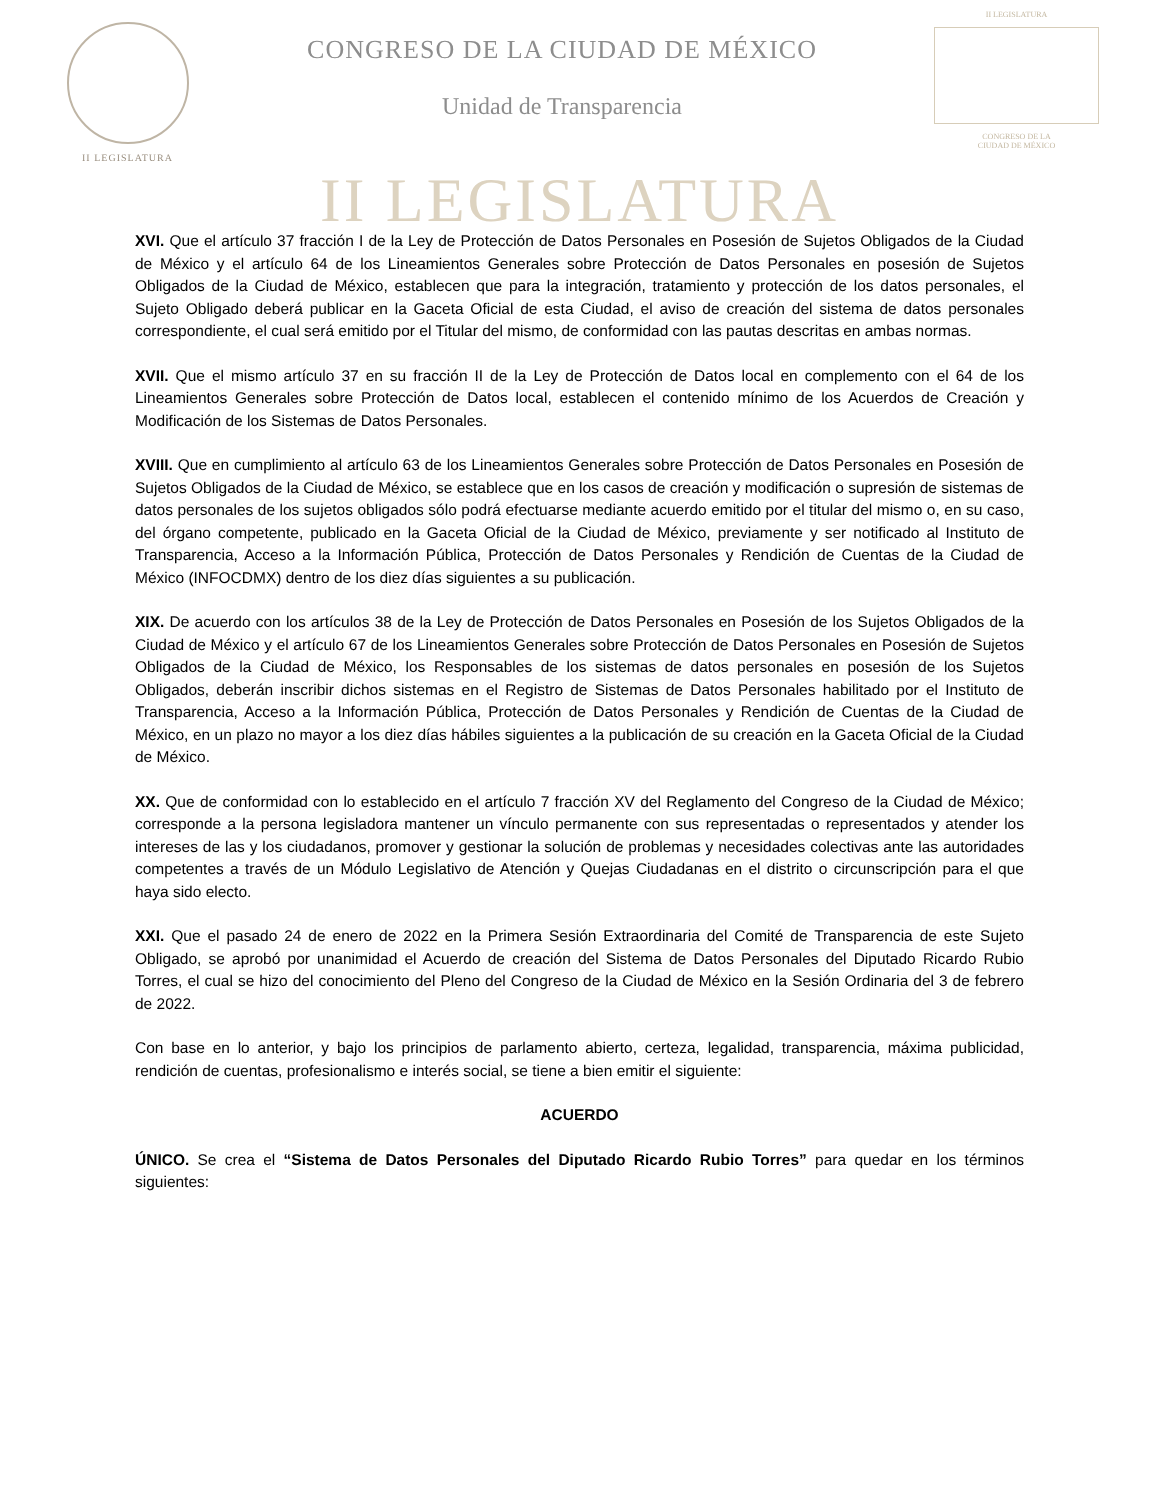II LEGISLATURA
CONGRESO DE LA CIUDAD DE MÉXICO
Unidad de Transparencia
II LEGISLATURA
CONGRESO DE LA
CIUDAD DE MÉXICO
II LEGISLATURA
XVI. Que el artículo 37 fracción I de la Ley de Protección de Datos Personales en Posesión de Sujetos Obligados de la Ciudad de México y el artículo 64 de los Lineamientos Generales sobre Protección de Datos Personales en posesión de Sujetos Obligados de la Ciudad de México, establecen que para la integración, tratamiento y protección de los datos personales, el Sujeto Obligado deberá publicar en la Gaceta Oficial de esta Ciudad, el aviso de creación del sistema de datos personales correspondiente, el cual será emitido por el Titular del mismo, de conformidad con las pautas descritas en ambas normas.
XVII. Que el mismo artículo 37 en su fracción II de la Ley de Protección de Datos local en complemento con el 64 de los Lineamientos Generales sobre Protección de Datos local, establecen el contenido mínimo de los Acuerdos de Creación y Modificación de los Sistemas de Datos Personales.
XVIII. Que en cumplimiento al artículo 63 de los Lineamientos Generales sobre Protección de Datos Personales en Posesión de Sujetos Obligados de la Ciudad de México, se establece que en los casos de creación y modificación o supresión de sistemas de datos personales de los sujetos obligados sólo podrá efectuarse mediante acuerdo emitido por el titular del mismo o, en su caso, del órgano competente, publicado en la Gaceta Oficial de la Ciudad de México, previamente y ser notificado al Instituto de Transparencia, Acceso a la Información Pública, Protección de Datos Personales y Rendición de Cuentas de la Ciudad de México (INFOCDMX) dentro de los diez días siguientes a su publicación.
XIX. De acuerdo con los artículos 38 de la Ley de Protección de Datos Personales en Posesión de los Sujetos Obligados de la Ciudad de México y el artículo 67 de los Lineamientos Generales sobre Protección de Datos Personales en Posesión de Sujetos Obligados de la Ciudad de México, los Responsables de los sistemas de datos personales en posesión de los Sujetos Obligados, deberán inscribir dichos sistemas en el Registro de Sistemas de Datos Personales habilitado por el Instituto de Transparencia, Acceso a la Información Pública, Protección de Datos Personales y Rendición de Cuentas de la Ciudad de México, en un plazo no mayor a los diez días hábiles siguientes a la publicación de su creación en la Gaceta Oficial de la Ciudad de México.
XX. Que de conformidad con lo establecido en el artículo 7 fracción XV del Reglamento del Congreso de la Ciudad de México; corresponde a la persona legisladora mantener un vínculo permanente con sus representadas o representados y atender los intereses de las y los ciudadanos, promover y gestionar la solución de problemas y necesidades colectivas ante las autoridades competentes a través de un Módulo Legislativo de Atención y Quejas Ciudadanas en el distrito o circunscripción para el que haya sido electo.
XXI. Que el pasado 24 de enero de 2022 en la Primera Sesión Extraordinaria del Comité de Transparencia de este Sujeto Obligado, se aprobó por unanimidad el Acuerdo de creación del Sistema de Datos Personales del Diputado Ricardo Rubio Torres, el cual se hizo del conocimiento del Pleno del Congreso de la Ciudad de México en la Sesión Ordinaria del 3 de febrero de 2022.
Con base en lo anterior, y bajo los principios de parlamento abierto, certeza, legalidad, transparencia, máxima publicidad, rendición de cuentas, profesionalismo e interés social, se tiene a bien emitir el siguiente:
ACUERDO
ÚNICO. Se crea el “Sistema de Datos Personales del Diputado Ricardo Rubio Torres” para quedar en los términos siguientes: